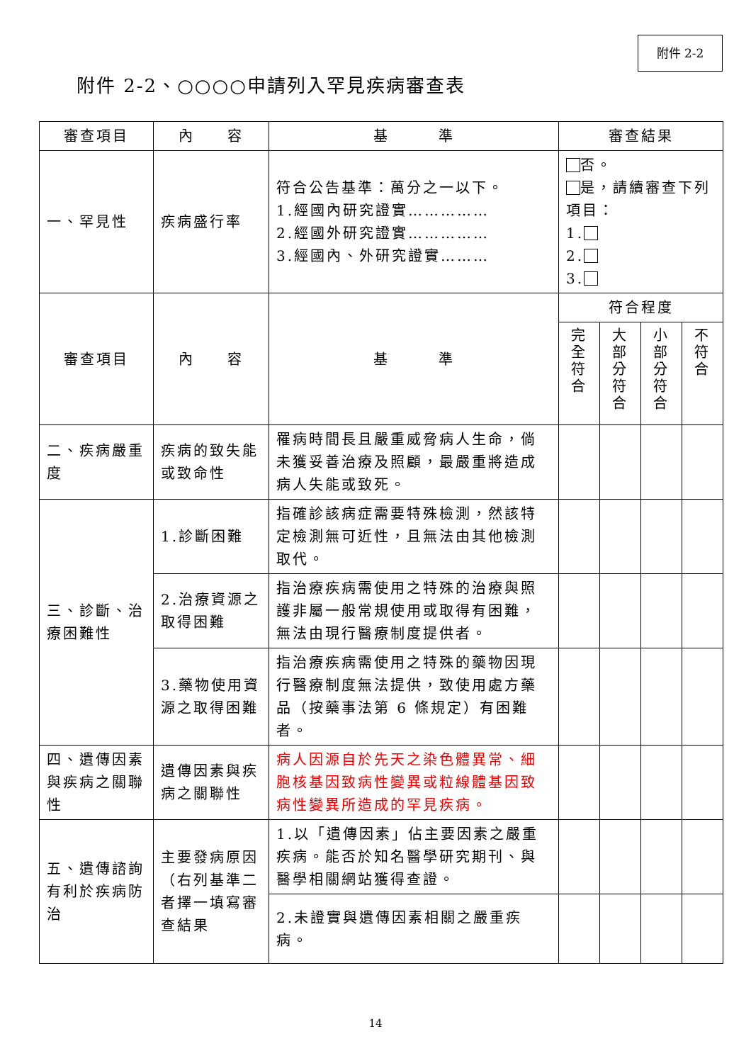附件 2-2
附件 2-2、○○○○申請列入罕見疾病審查表
| 審查項目 | 內 容 | 基 準 | 審查結果 | | | |
| --- | --- | --- | --- | --- | --- | --- |
| 一、罕見性 | 疾病盛行率 | 符合公告基準：萬分之一以下。 1.經國內研究證實…………… 2.經國外研究證實…………… 3.經國內、外研究證實……… | 否。 是，請續審查下列項目： 1. 2. 3. | | | |
| 審查項目 | 內 容 | 基 準 | 符合程度 | | | |
| | | | 完 全 符 合 | 大 部 分 符 合 | 小 部 分 符 合 | 不 符 合 |
| 二、疾病嚴重度 | 疾病的致失能或致命性 | 罹病時間長且嚴重威脅病人生命，倘未獲妥善治療及照顧，最嚴重將造成病人失能或致死。 | | | | |
| 三、診斷、治療困難性 | 1.診斷困難 | 指確診該病症需要特殊檢測，然該特定檢測無可近性，且無法由其他檢測取代。 | | | | |
| | 2.治療資源之取得困難 | 指治療疾病需使用之特殊的治療與照護非屬一般常規使用或取得有困難，無法由現行醫療制度提供者。 | | | | |
| | 3.藥物使用資源之取得困難 | 指治療疾病需使用之特殊的藥物因現行醫療制度無法提供，致使用處方藥品（按藥事法第 6 條規定）有困難者。 | | | | |
| 四、遺傳因素與疾病之關聯性 | 遺傳因素與疾病之關聯性 | 病人因源自於先天之染色體異常、細胞核基因致病性變異或粒線體基因致病性變異所造成的罕見疾病。 | | | | |
| 五、遺傳諮詢有利於疾病防治 | 主要發病原因（右列基準二者擇一填寫審查結果 | 1.以「遺傳因素」佔主要因素之嚴重疾病。能否於知名醫學研究期刊、與醫學相關網站獲得查證。 | | | | |
| | | 2.未證實與遺傳因素相關之嚴重疾病。 | | | | |
14